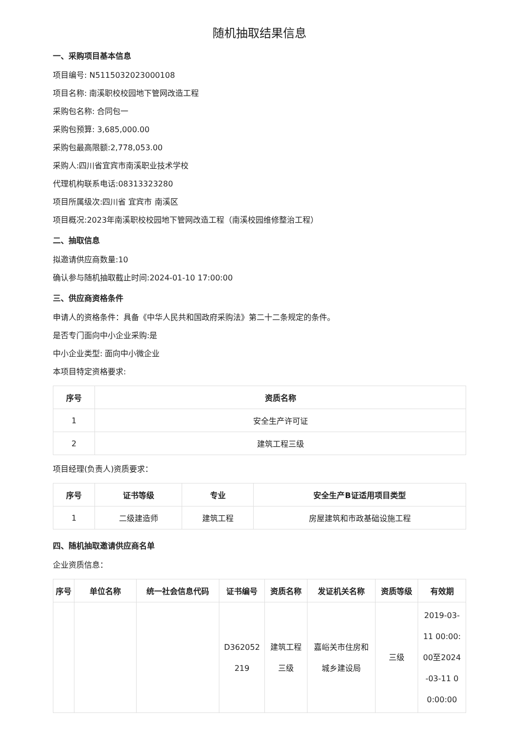随机抽取结果信息
一、采购项目基本信息
项目编号: N5115032023000108
项目名称: 南溪职校校园地下管网改造工程
采购包名称: 合同包一
采购包预算: 3,685,000.00
采购包最高限额:2,778,053.00
采购人:四川省宜宾市南溪职业技术学校
代理机构联系电话:08313323280
项目所属级次:四川省 宜宾市 南溪区
项目概况:2023年南溪职校校园地下管网改造工程（南溪校园维修整治工程）
二、抽取信息
拟邀请供应商数量:10
确认参与随机抽取截止时间:2024-01-10 17:00:00
三、供应商资格条件
申请人的资格条件：具备《中华人民共和国政府采购法》第二十二条规定的条件。
是否专门面向中小企业采购:是
中小企业类型: 面向中小微企业
本项目特定资格要求:
| 序号 | 资质名称 |
| --- | --- |
| 1 | 安全生产许可证 |
| 2 | 建筑工程三级 |
项目经理(负责人)资质要求：
| 序号 | 证书等级 | 专业 | 安全生产B证适用项目类型 |
| --- | --- | --- | --- |
| 1 | 二级建造师 | 建筑工程 | 房屋建筑和市政基础设施工程 |
四、随机抽取邀请供应商名单
企业资质信息：
| 序号 | 单位名称 | 统一社会信息代码 | 证书编号 | 资质名称 | 发证机关名称 | 资质等级 | 有效期 |
| --- | --- | --- | --- | --- | --- | --- | --- |
| | | | D362052 219 | 建筑工程 三级 | 嘉峪关市住房和 城乡建设局 | 三级 | 2019-03- 11 00:00: 00至2024 -03-11 0 0:00:00 |